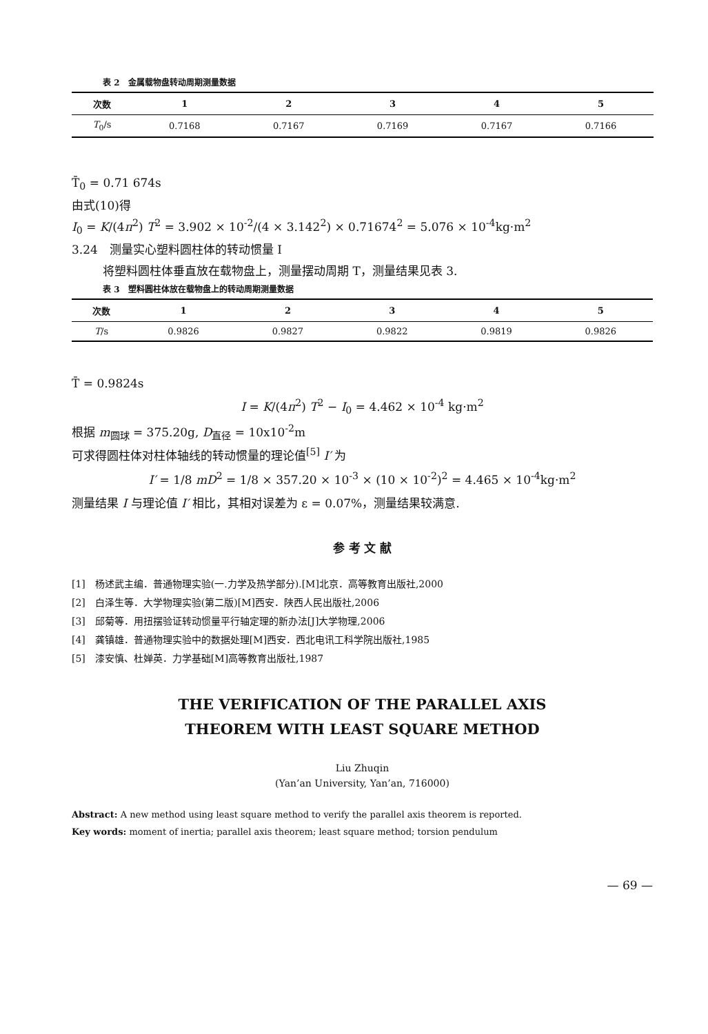表 2　金属载物盘转动周期测量数据
| 次数 | 1 | 2 | 3 | 4 | 5 | |
| --- | --- | --- | --- | --- | --- | --- |
| T<sub>0</sub>/s | 0.7168 | 0.7167 | 0.7169 | 0.7167 | 0.7166 | |
T̄<sub>0</sub> = 0.71 674s
由式(10)得
I<sub>0</sub> = K/(4π<sup>2</sup>) T<sup>2</sup> = 3.902 × 10<sup>-2</sup>/(4 × 3.142<sup>2</sup>) × 0.71674<sup>2</sup> = 5.076 × 10<sup>-4</sup>kg·m<sup>2</sup>
3.24　测量实心塑料圆柱体的转动惯量 I
将塑料圆柱体垂直放在载物盘上，测量摆动周期 T，测量结果见表 3.
表 3　塑料圆柱体放在载物盘上的转动周期测量数据
| 次数 | 1 | 2 | 3 | 4 | 5 |
| --- | --- | --- | --- | --- | --- |
| T /s | 0.9826 | 0.9827 | 0.9822 | 0.9819 | 0.9826 |
T̄ = 0.9824s
I = K/(4π<sup>2</sup>) T<sup>2</sup> − I<sub>0</sub> = 4.462 × 10<sup>-4</sup> kg·m<sup>2</sup>
根据 m<sub>圆球</sub> = 375.20g, D<sub>直径</sub> = 10x10<sup>-2</sup>m
可求得圆柱体对柱体轴线的转动惯量的理论值<sup>[5]</sup> I′ 为
I′ = 1/8 mD<sup>2</sup> = 1/8 × 357.20 × 10<sup>-3</sup> × (10 × 10<sup>-2</sup>)<sup>2</sup> = 4.465 × 10<sup>-4</sup>kg·m<sup>2</sup>
测量结果 I 与理论值 I′ 相比，其相对误差为 ε = 0.07%，测量结果较满意.
参 考 文 献
[1]　杨述武主编．普通物理实验(一.力学及热学部分).[M]北京．高等教育出版社,2000
[2]　白泽生等．大学物理实验(第二版)[M]西安．陕西人民出版社,2006
[3]　邱菊等．用扭摆验证转动惯量平行轴定理的新办法[J]大学物理,2006
[4]　龚镇雄．普通物理实验中的数据处理[M]西安．西北电讯工科学院出版社,1985
[5]　漆安慎、杜婵英．力学基础[M]高等教育出版社,1987
THE VERIFICATION OF THE PARALLEL AXIS
THEOREM WITH LEAST SQUARE METHOD
Liu Zhuqin
(Yan’an University, Yan’an, 716000)
Abstract: A new method using least square method to verify the parallel axis theorem is reported.
Key words: moment of inertia; parallel axis theorem; least square method; torsion pendulum
— 69 —